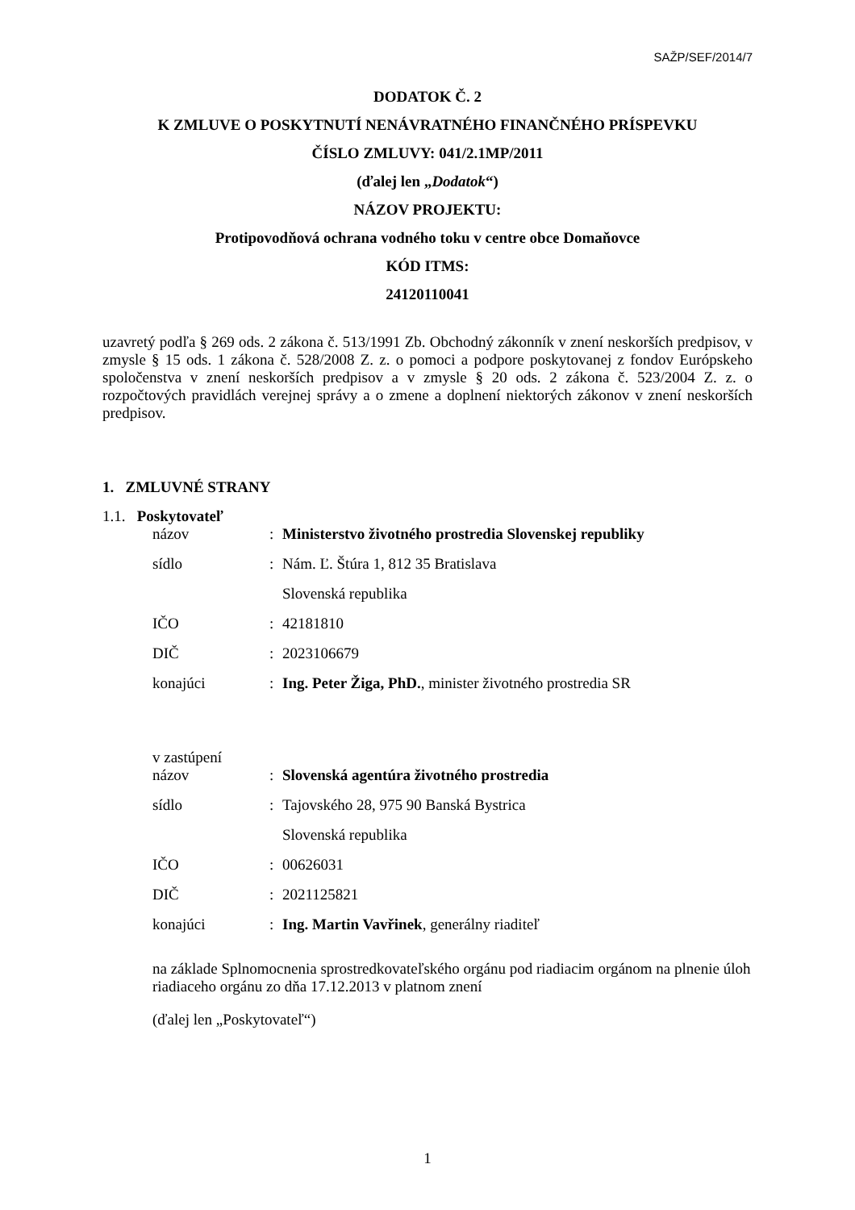SAŽP/SEF/2014/7
DODATOK Č. 2
K ZMLUVE O POSKYTNUTÍ NENÁVRATNÉHO FINANČNÉHO PRÍSPEVKU
ČÍSLO ZMLUVY: 041/2.1MP/2011
(ďalej len „Dodatok“)
NÁZOV PROJEKTU:
Protipovodňová ochrana vodného toku v centre obce Domaňovce
KÓD ITMS:
24120110041
uzavretý podľa § 269 ods. 2 zákona č. 513/1991 Zb. Obchodný zákonník v znení neskorších predpisov, v zmysle § 15 ods. 1 zákona č. 528/2008 Z. z. o pomoci a podpore poskytovanej z fondov Európskeho spoločenstva v znení neskorších predpisov a v zmysle § 20 ods. 2 zákona č. 523/2004 Z. z. o rozpočtových pravidlách verejnej správy a o zmene a doplnení niektorých zákonov v znení neskorších predpisov.
1. ZMLUVNÉ STRANY
1.1. Poskytovateľ
| názov | : | Ministerstvo životného prostredia Slovenskej republiky |
| sídlo | : | Nám. Ľ. Štúra 1, 812 35 Bratislava |
| | | Slovenská republika |
| IČO | : | 42181810 |
| DIČ | : | 2023106679 |
| konajúci | : | Ing. Peter Žiga, PhD. , minister životného prostredia SR |
v zastúpení
| názov | : | Slovenská agentúra životného prostredia |
| sídlo | : | Tajovského 28, 975 90 Banská Bystrica |
| | | Slovenská republika |
| IČO | : | 00626031 |
| DIČ | : | 2021125821 |
| konajúci | : | Ing. Martin Vavřinek , generálny riaditeľ |
na základe Splnomocnenia sprostredkovateľského orgánu pod riadiacim orgánom na plnenie úloh riadiaceho orgánu zo dňa 17.12.2013 v platnom znení
(ďalej len „Poskytovateľ“)
1